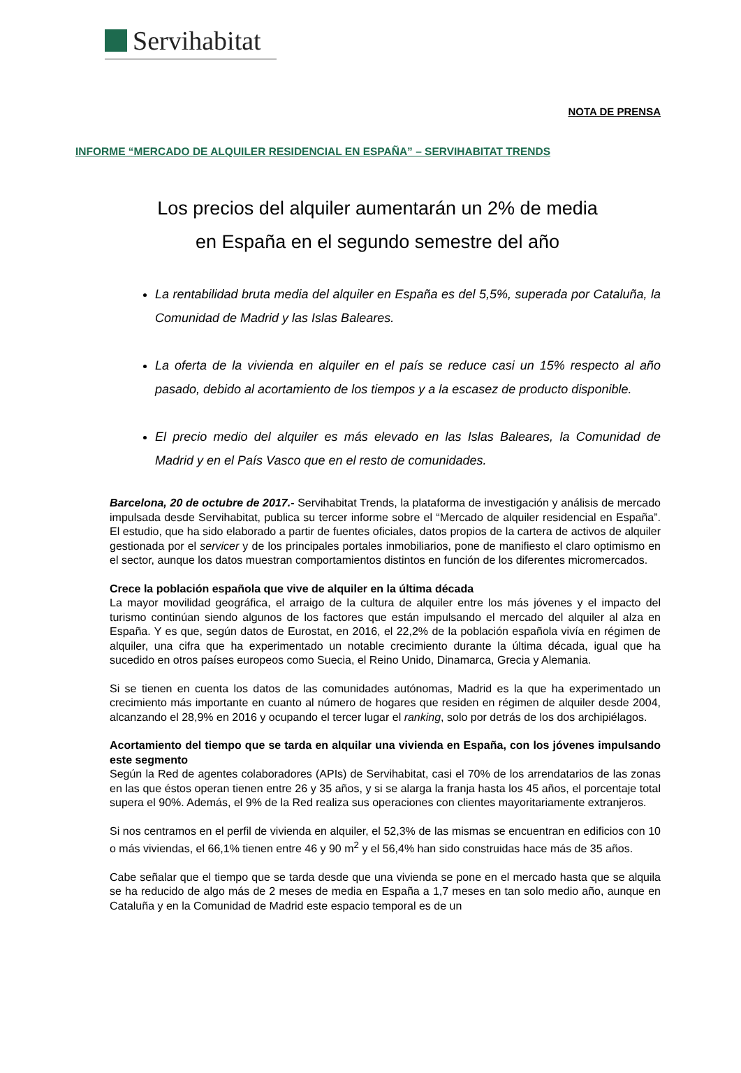Servihabitat
NOTA DE PRENSA
INFORME “MERCADO DE ALQUILER RESIDENCIAL EN ESPAÑA” – SERVIHABITAT TRENDS
Los precios del alquiler aumentarán un 2% de media
en España en el segundo semestre del año
La rentabilidad bruta media del alquiler en España es del 5,5%, superada por Cataluña, la Comunidad de Madrid y las Islas Baleares.
La oferta de la vivienda en alquiler en el país se reduce casi un 15% respecto al año pasado, debido al acortamiento de los tiempos y a la escasez de producto disponible.
El precio medio del alquiler es más elevado en las Islas Baleares, la Comunidad de Madrid y en el País Vasco que en el resto de comunidades.
Barcelona, 20 de octubre de 2017.- Servihabitat Trends, la plataforma de investigación y análisis de mercado impulsada desde Servihabitat, publica su tercer informe sobre el “Mercado de alquiler residencial en España”. El estudio, que ha sido elaborado a partir de fuentes oficiales, datos propios de la cartera de activos de alquiler gestionada por el servicer y de los principales portales inmobiliarios, pone de manifiesto el claro optimismo en el sector, aunque los datos muestran comportamientos distintos en función de los diferentes micromercados.
Crece la población española que vive de alquiler en la última década
La mayor movilidad geográfica, el arraigo de la cultura de alquiler entre los más jóvenes y el impacto del turismo continúan siendo algunos de los factores que están impulsando el mercado del alquiler al alza en España. Y es que, según datos de Eurostat, en 2016, el 22,2% de la población española vivía en régimen de alquiler, una cifra que ha experimentado un notable crecimiento durante la última década, igual que ha sucedido en otros países europeos como Suecia, el Reino Unido, Dinamarca, Grecia y Alemania.
Si se tienen en cuenta los datos de las comunidades autónomas, Madrid es la que ha experimentado un crecimiento más importante en cuanto al número de hogares que residen en régimen de alquiler desde 2004, alcanzando el 28,9% en 2016 y ocupando el tercer lugar el ranking, solo por detrás de los dos archipiélagos.
Acortamiento del tiempo que se tarda en alquilar una vivienda en España, con los jóvenes impulsando este segmento
Según la Red de agentes colaboradores (APIs) de Servihabitat, casi el 70% de los arrendatarios de las zonas en las que éstos operan tienen entre 26 y 35 años, y si se alarga la franja hasta los 45 años, el porcentaje total supera el 90%. Además, el 9% de la Red realiza sus operaciones con clientes mayoritariamente extranjeros.
Si nos centramos en el perfil de vivienda en alquiler, el 52,3% de las mismas se encuentran en edificios con 10 o más viviendas, el 66,1% tienen entre 46 y 90 m<sup>2</sup> y el 56,4% han sido construidas hace más de 35 años.
Cabe señalar que el tiempo que se tarda desde que una vivienda se pone en el mercado hasta que se alquila se ha reducido de algo más de 2 meses de media en España a 1,7 meses en tan solo medio año, aunque en Cataluña y en la Comunidad de Madrid este espacio temporal es de un